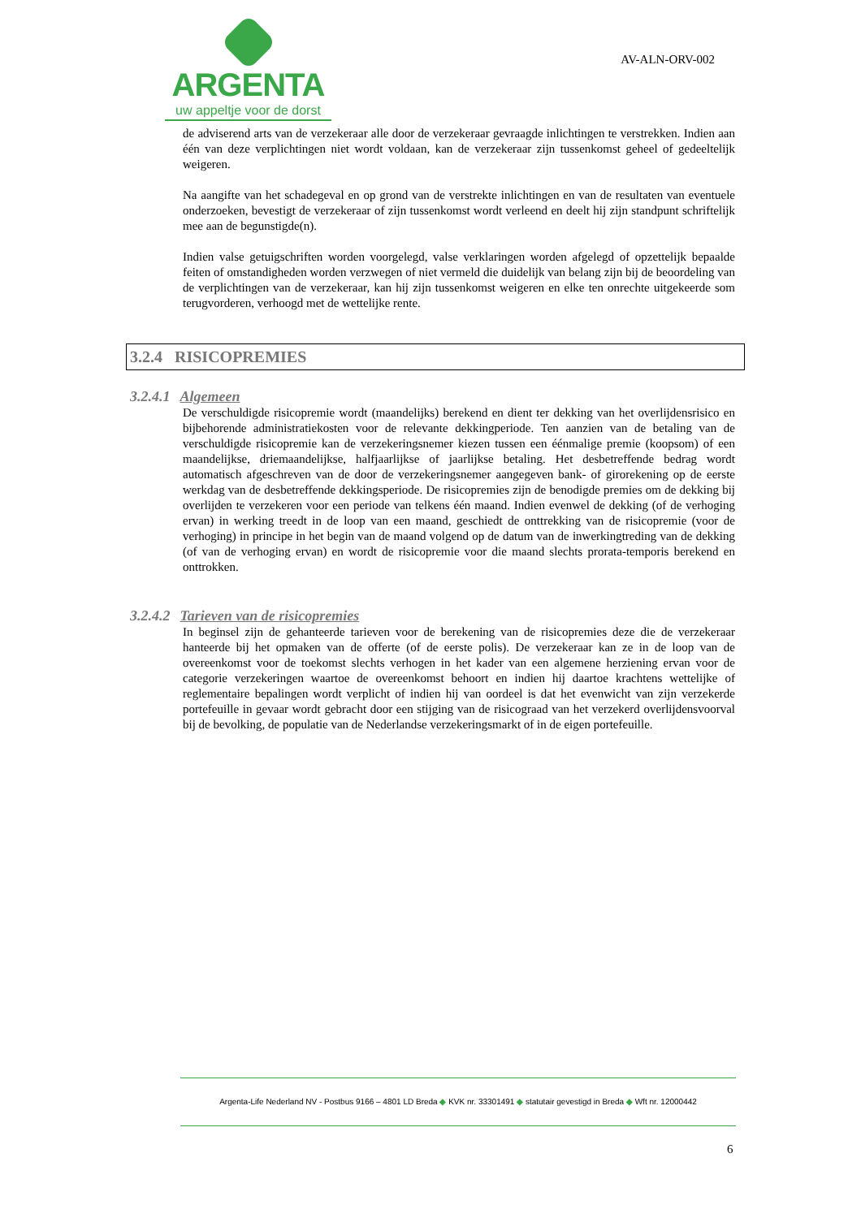ARGENTA
uw appeltje voor de dorst
AV-ALN-ORV-002
de adviserend arts van de verzekeraar alle door de verzekeraar gevraagde inlichtingen te verstrekken. Indien aan één van deze verplichtingen niet wordt voldaan, kan de verzekeraar zijn tussenkomst geheel of gedeeltelijk weigeren.
Na aangifte van het schadegeval en op grond van de verstrekte inlichtingen en van de resultaten van eventuele onderzoeken, bevestigt de verzekeraar of zijn tussenkomst wordt verleend en deelt hij zijn standpunt schriftelijk mee aan de begunstigde(n).
Indien valse getuigschriften worden voorgelegd, valse verklaringen worden afgelegd of opzettelijk bepaalde feiten of omstandigheden worden verzwegen of niet vermeld die duidelijk van belang zijn bij de beoordeling van de verplichtingen van de verzekeraar, kan hij zijn tussenkomst weigeren en elke ten onrechte uitgekeerde som terugvorderen, verhoogd met de wettelijke rente.
3.2.4 RISICOPREMIES
3.2.4.1 Algemeen
De verschuldigde risicopremie wordt (maandelijks) berekend en dient ter dekking van het overlijdensrisico en bijbehorende administratiekosten voor de relevante dekkingperiode. Ten aanzien van de betaling van de verschuldigde risicopremie kan de verzekeringsnemer kiezen tussen een éénmalige premie (koopsom) of een maandelijkse, driemaandelijkse, halfjaarlijkse of jaarlijkse betaling. Het desbetreffende bedrag wordt automatisch afgeschreven van de door de verzekeringsnemer aangegeven bank- of girorekening op de eerste werkdag van de desbetreffende dekkingsperiode. De risicopremies zijn de benodigde premies om de dekking bij overlijden te verzekeren voor een periode van telkens één maand. Indien evenwel de dekking (of de verhoging ervan) in werking treedt in de loop van een maand, geschiedt de onttrekking van de risicopremie (voor de verhoging) in principe in het begin van de maand volgend op de datum van de inwerkingtreding van de dekking (of van de verhoging ervan) en wordt de risicopremie voor die maand slechts prorata-temporis berekend en onttrokken.
3.2.4.2 Tarieven van de risicopremies
In beginsel zijn de gehanteerde tarieven voor de berekening van de risicopremies deze die de verzekeraar hanteerde bij het opmaken van de offerte (of de eerste polis). De verzekeraar kan ze in de loop van de overeenkomst voor de toekomst slechts verhogen in het kader van een algemene herziening ervan voor de categorie verzekeringen waartoe de overeenkomst behoort en indien hij daartoe krachtens wettelijke of reglementaire bepalingen wordt verplicht of indien hij van oordeel is dat het evenwicht van zijn verzekerde portefeuille in gevaar wordt gebracht door een stijging van de risicograad van het verzekerd overlijdensvoorval bij de bevolking, de populatie van de Nederlandse verzekeringsmarkt of in de eigen portefeuille.
Argenta-Life Nederland NV - Postbus 9166 – 4801 LD Breda ◆ KVK nr. 33301491 ◆ statutair gevestigd in Breda ◆ Wft nr. 12000442
6